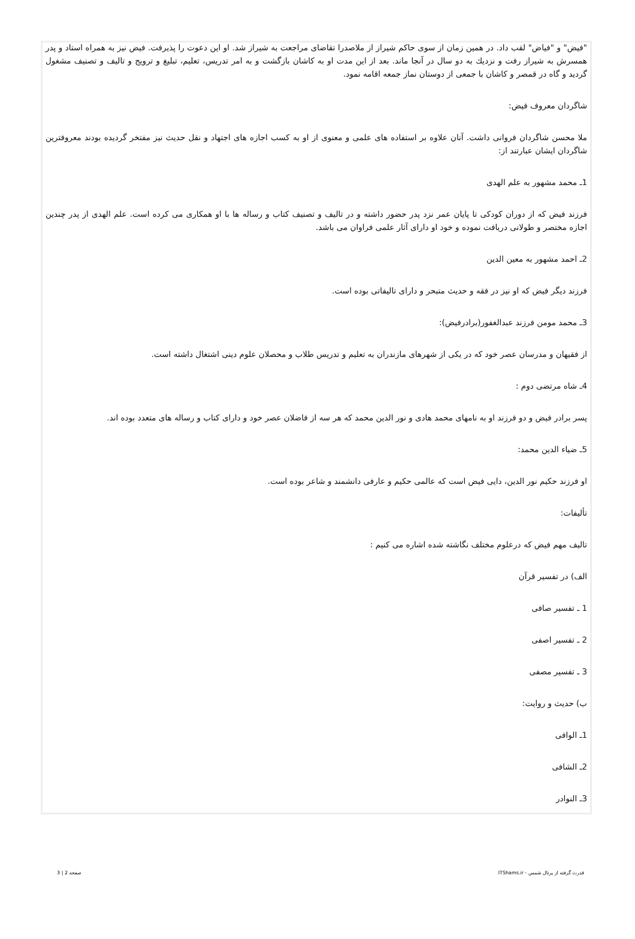"فیض" و "فیاض" لقب داد. در همین زمان از سوی حاکم شیراز از ملاصدرا تقاضای مراجعت به شیراز شد. او این دعوت را پذیرفت. فیض نیز به همراه استاد و پدر همسرش به شیراز رفت و نزدیك به دو سال در آنجا ماند. بعد از این مدت او به کاشان بازگشت و به امر تدریس، تعلیم، تبلیغ و ترویج و تالیف و تصنیف مشغول گردید و گاه در قمصر و کاشان با جمعی از دوستان نماز جمعه اقامه نمود.
شاگردان معروف فیض:
ملا محسن شاگردان فروانی داشت. آنان علاوه بر استفاده های علمی و معنوی از او به کسب اجازه های اجتهاد و نقل حدیث نیز مفتخر گردیده بودند معروفترین شاگردان ایشان عبارتند از:
1ـ محمد مشهور به علم الهدی
فرزند فیض که از دوران کودکی تا پایان عمر نزد پدر حضور داشته و در تالیف و تصنیف کتاب و رساله ها با او همکاری می کرده است. علم الهدی از پدر چندین اجازه مختصر و طولانی دریافت نموده و خود او دارای آثار علمی فراوان می باشد.
2ـ احمد مشهور به معین الدین
فرزند دیگر فیض که او نیز در فقه و حدیث متبحر و دارای تالیفاتی بوده است.
3ـ محمد مومن فرزند عبدالغفور(برادرفیض):
از فقیهان و مدرسان عصر خود که در یکی از شهرهای مازندران به تعلیم و تدریس طلاب و محصلان علوم دینی اشتغال داشته است.
4ـ شاه مرتضی دوم :
پسر برادر فیض و دو فرزند او به نامهای محمد هادی و نور الدین محمد که هر سه از فاضلان عصر خود و دارای کتاب و رساله های متعدد بوده اند.
5ـ ضیاء الدین محمد:
او فرزند حکیم نور الدین، دایی فیض است که عالمی حکیم و عارفی دانشمند و شاعر بوده است.
تألیفات:
تالیف مهم فیض که درعلوم مختلف نگاشته شده اشاره می کنیم :
الف) در تفسیر قرآن
1 ـ تفسیر صافی
2 ـ تفسیر اصفی
3 ـ تفسیر مصفی
ب) حدیث و روایت:
1ـ الوافی
2ـ الشافی
3ـ النوادر
قدرت گرفته از پرتال شمس - ITShams.ir صفحه 2 | 3